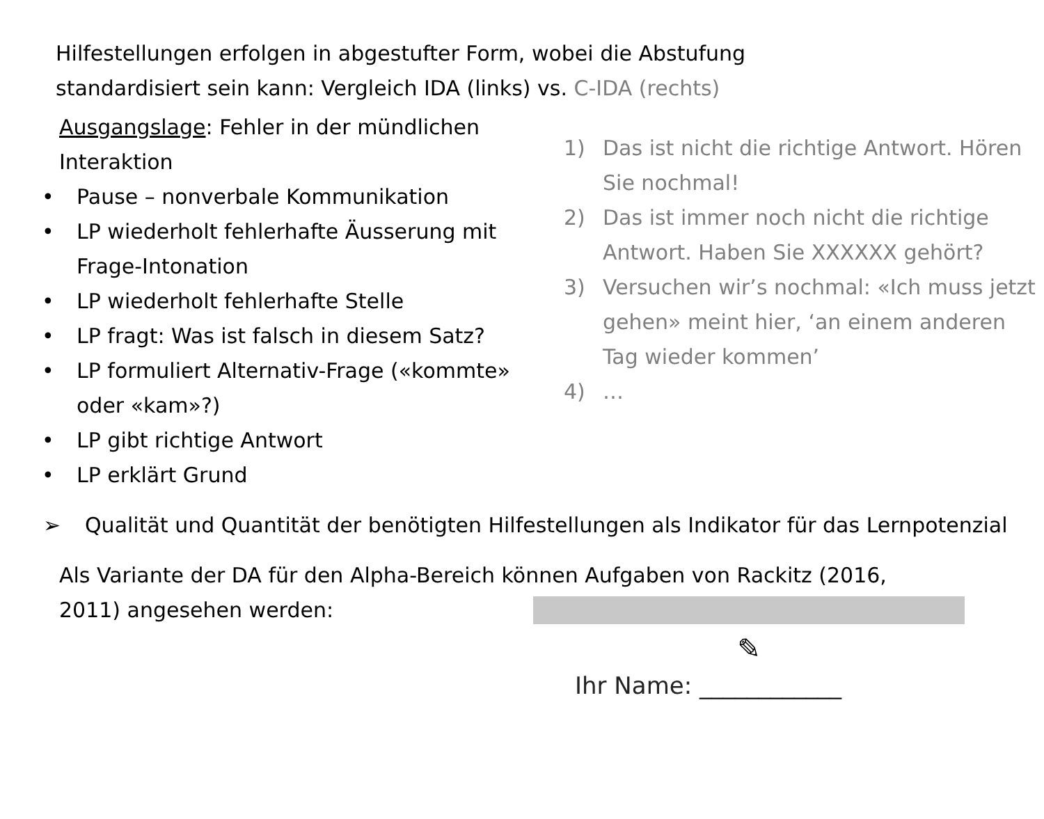Hilfestellungen erfolgen in abgestufter Form, wobei die Abstufung
standardisiert sein kann: Vergleich IDA (links) vs. C-IDA (rechts)
Ausgangslage: Fehler in der mündlichen Interaktion
• Pause – nonverbale Kommunikation
• LP wiederholt fehlerhafte Äusserung mit Frage-Intonation
• LP wiederholt fehlerhafte Stelle
• LP fragt: Was ist falsch in diesem Satz?
• LP formuliert Alternativ-Frage («kommte» oder «kam»?)
• LP gibt richtige Antwort
• LP erklärt Grund
1) Das ist nicht die richtige Antwort. Hören Sie nochmal!
2) Das ist immer noch nicht die richtige Antwort. Haben Sie XXXXXX gehört?
3) Versuchen wir’s nochmal: «Ich muss jetzt gehen» meint hier, ‘an einem anderen Tag wieder kommen’
4) …
➢ Qualität und Quantität der benötigten Hilfestellungen als Indikator für das Lernpotenzial
Als Variante der DA für den Alpha-Bereich können Aufgaben von Rackitz (2016,
2011) angesehen werden:
✎
Ihr Name: ____________